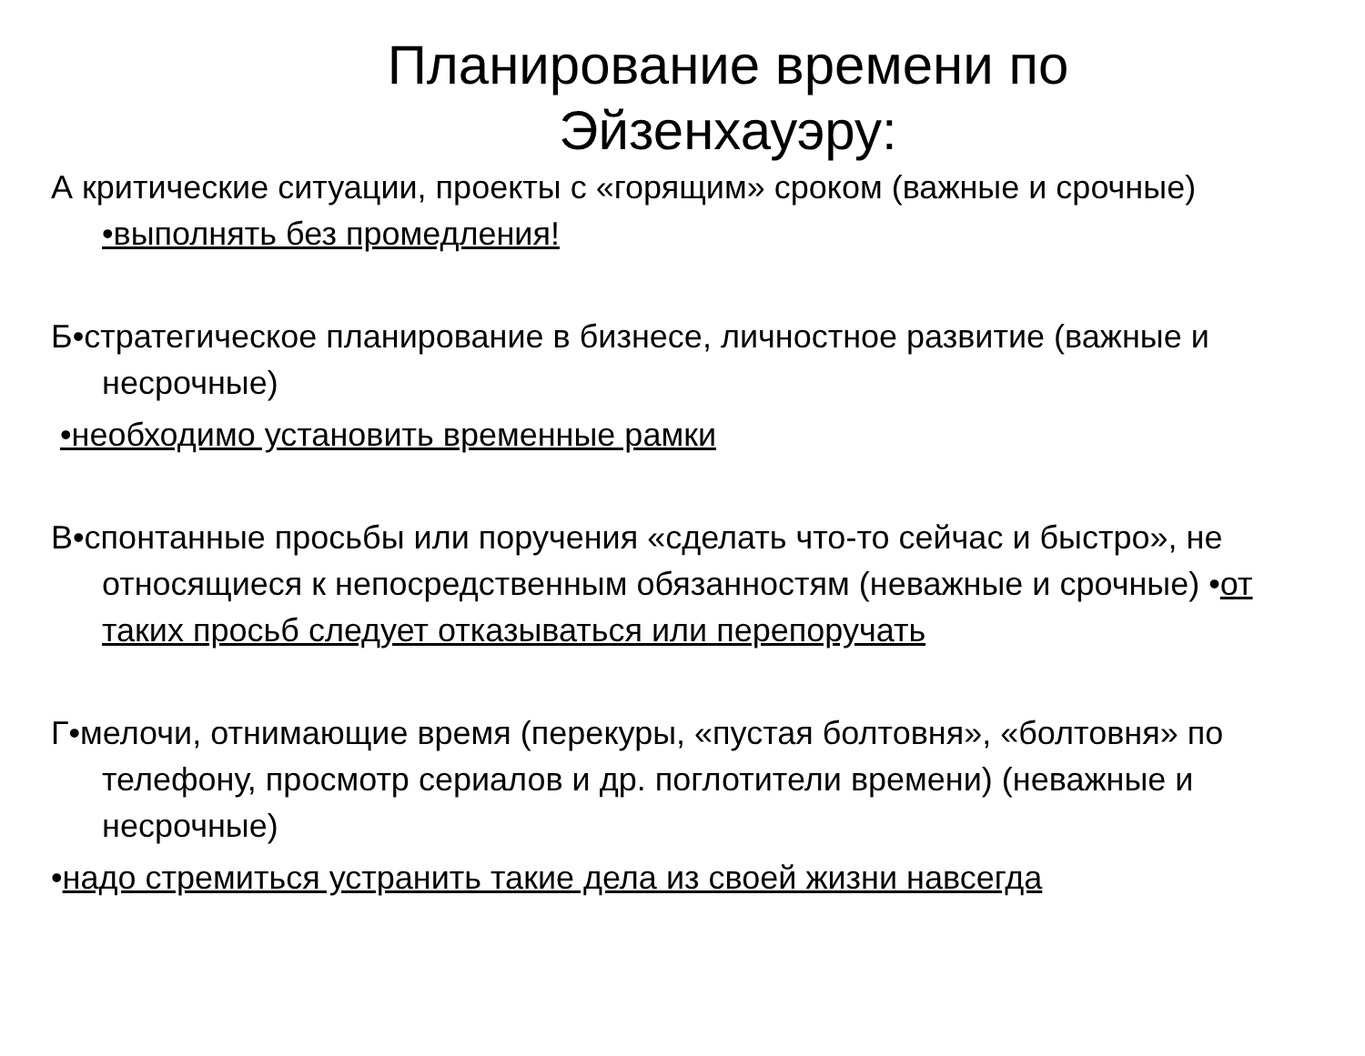Планирование времени по
Эйзенхауэру:
А критические ситуации, проекты с «горящим» сроком (важные и срочные) •выполнять без промедления!
Б•стратегическое планирование в бизнесе, личностное развитие (важные и несрочные)
•необходимо установить временные рамки
В•спонтанные просьбы или поручения «сделать что-то сейчас и быстро», не относящиеся к непосредственным обязанностям (неважные и срочные) •от таких просьб следует отказываться или перепоручать
Г•мелочи, отнимающие время (перекуры, «пустая болтовня», «болтовня» по телефону, просмотр сериалов и др. поглотители времени) (неважные и несрочные)
•надо стремиться устранить такие дела из своей жизни навсегда